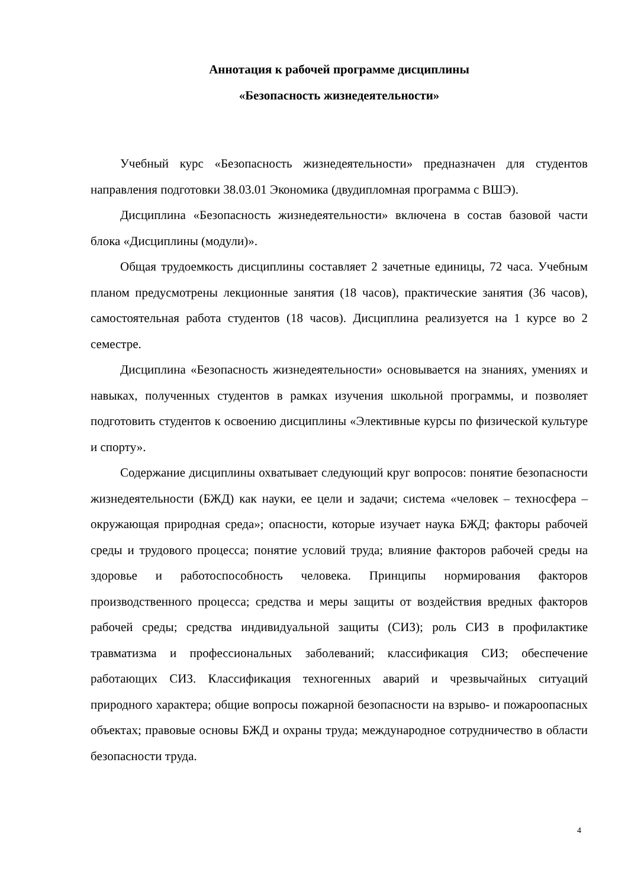Аннотация к рабочей программе дисциплины
«Безопасность жизнедеятельности»
Учебный курс «Безопасность жизнедеятельности» предназначен для студентов направления подготовки 38.03.01 Экономика (двудипломная программа с ВШЭ).
Дисциплина «Безопасность жизнедеятельности» включена в состав базовой части блока «Дисциплины (модули)».
Общая трудоемкость дисциплины составляет 2 зачетные единицы, 72 часа. Учебным планом предусмотрены лекционные занятия (18 часов), практические занятия (36 часов), самостоятельная работа студентов (18 часов). Дисциплина реализуется на 1 курсе во 2 семестре.
Дисциплина «Безопасность жизнедеятельности» основывается на знаниях, умениях и навыках, полученных студентов в рамках изучения школьной программы, и позволяет подготовить студентов к освоению дисциплины «Элективные курсы по физической культуре и спорту».
Содержание дисциплины охватывает следующий круг вопросов: понятие безопасности жизнедеятельности (БЖД) как науки, ее цели и задачи; система «человек – техносфера – окружающая природная среда»; опасности, которые изучает наука БЖД; факторы рабочей среды и трудового процесса; понятие условий труда; влияние факторов рабочей среды на здоровье и работоспособность человека. Принципы нормирования факторов производственного процесса; средства и меры защиты от воздействия вредных факторов рабочей среды; средства индивидуальной защиты (СИЗ); роль СИЗ в профилактике травматизма и профессиональных заболеваний; классификация СИЗ; обеспечение работающих СИЗ. Классификация техногенных аварий и чрезвычайных ситуаций природного характера; общие вопросы пожарной безопасности на взрыво- и пожароопасных объектах; правовые основы БЖД и охраны труда; международное сотрудничество в области безопасности труда.
4